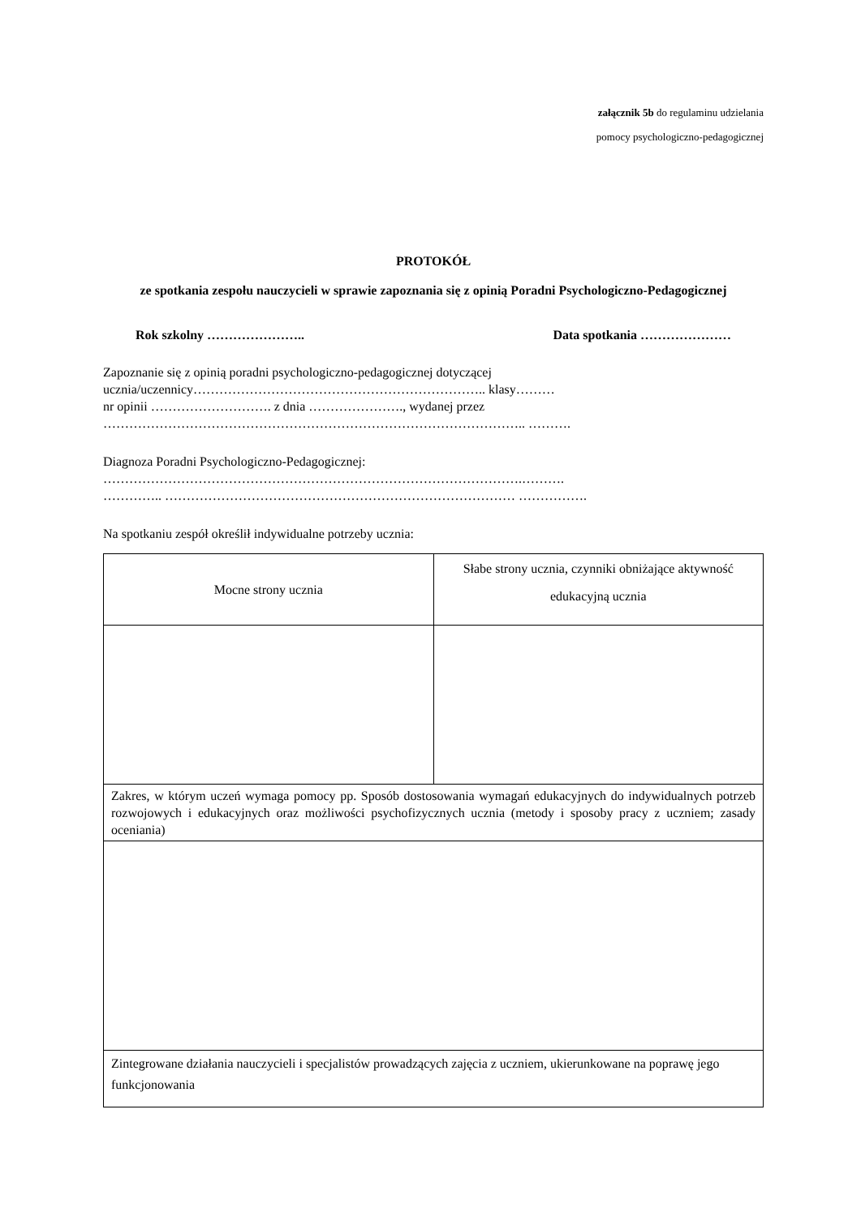załącznik 5b do regulaminu udzielania
pomocy psychologiczno-pedagogicznej
PROTOKÓŁ
ze spotkania zespołu nauczycieli w sprawie zapoznania się z opinią Poradni Psychologiczno-Pedagogicznej
Rok szkolny ………………….. Data spotkania …………………
Zapoznanie się z opinią poradni psychologiczno-pedagogicznej dotyczącej
ucznia/uczennicy………………………………………………………….. klasy………
nr opinii ………………………. z dnia …………………., wydanej przez
…………………………………………………………………………………….. ……….
Diagnoza Poradni Psychologiczno-Pedagogicznej:
…………………………………………………………………………………….……….
………….. ……………………………………………………………………… …………….
Na spotkaniu zespół określił indywidualne potrzeby ucznia:
| Mocne strony ucznia | Słabe strony ucznia, czynniki obniżające aktywność edukacyjną ucznia |
| Zakres, w którym uczeń wymaga pomocy pp. Sposób dostosowania wymagań edukacyjnych do indywidualnych potrzeb rozwojowych i edukacyjnych oraz możliwości psychofizycznych ucznia (metody i sposoby pracy z uczniem; zasady oceniania) | |
| Zintegrowane działania nauczycieli i specjalistów prowadzących zajęcia z uczniem, ukierunkowane na poprawę jego funkcjonowania | |